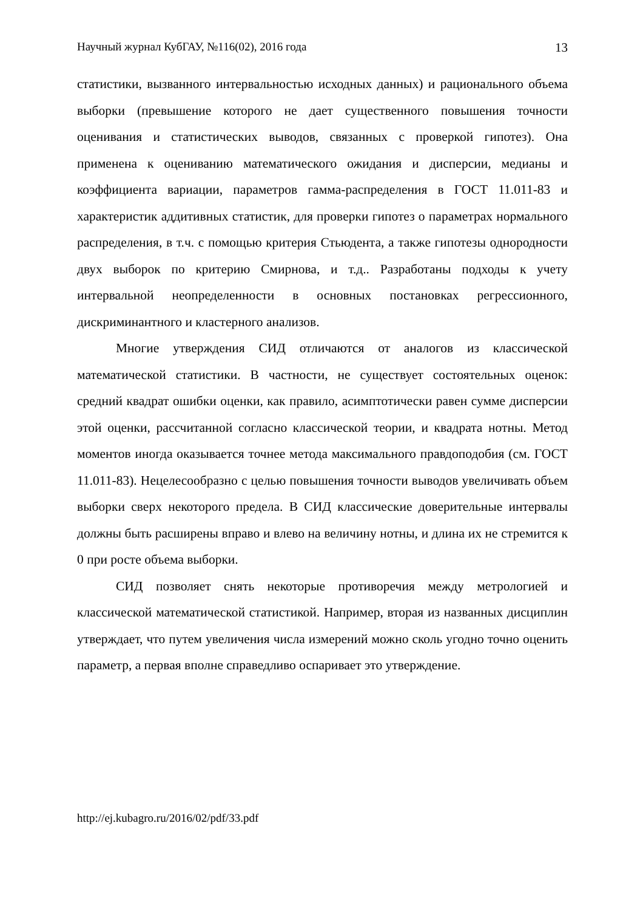Научный журнал КубГАУ, №116(02), 2016 года 13
статистики, вызванного интервальностью исходных данных) и рационального объема выборки (превышение которого не дает существенного повышения точности оценивания и статистических выводов, связанных с проверкой гипотез). Она применена к оцениванию математического ожидания и дисперсии, медианы и коэффициента вариации, параметров гамма-распределения в ГОСТ 11.011-83 и характеристик аддитивных статистик, для проверки гипотез о параметрах нормального распределения, в т.ч. с помощью критерия Стьюдента, а также гипотезы однородности двух выборок по критерию Смирнова, и т.д.. Разработаны подходы к учету интервальной неопределенности в основных постановках регрессионного, дискриминантного и кластерного анализов.
Многие утверждения СИД отличаются от аналогов из классической математической статистики. В частности, не существует состоятельных оценок: средний квадрат ошибки оценки, как правило, асимптотически равен сумме дисперсии этой оценки, рассчитанной согласно классической теории, и квадрата нотны. Метод моментов иногда оказывается точнее метода максимального правдоподобия (см. ГОСТ 11.011-83). Нецелесообразно с целью повышения точности выводов увеличивать объем выборки сверх некоторого предела. В СИД классические доверительные интервалы должны быть расширены вправо и влево на величину нотны, и длина их не стремится к 0 при росте объема выборки.
СИД позволяет снять некоторые противоречия между метрологией и классической математической статистикой. Например, вторая из названных дисциплин утверждает, что путем увеличения числа измерений можно сколь угодно точно оценить параметр, а первая вполне справедливо оспаривает это утверждение.
http://ej.kubagro.ru/2016/02/pdf/33.pdf